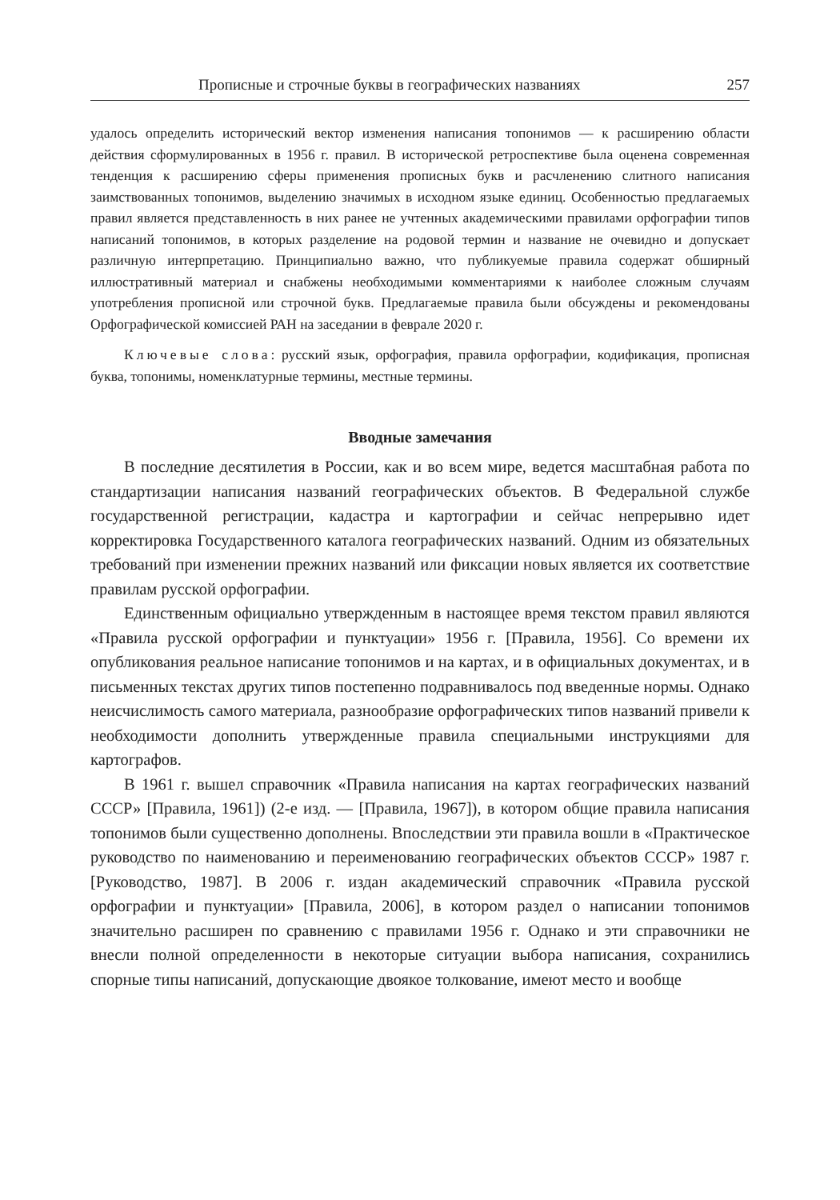Прописные и строчные буквы в географических названиях 257
удалось определить исторический вектор изменения написания топонимов — к расширению области действия сформулированных в 1956 г. правил. В исторической ретроспективе была оценена современная тенденция к расширению сферы применения прописных букв и расчленению слитного написания заимствованных топонимов, выделению значимых в исходном языке единиц. Особенностью предлагаемых правил является представленность в них ранее не учтенных академическими правилами орфографии типов написаний топонимов, в которых разделение на родовой термин и название не очевидно и допускает различную интерпретацию. Принципиально важно, что публикуемые правила содержат обширный иллюстративный материал и снабжены необходимыми комментариями к наиболее сложным случаям употребления прописной или строчной букв. Предлагаемые правила были обсуждены и рекомендованы Орфографической комиссией РАН на заседании в феврале 2020 г.
Ключевые слова: русский язык, орфография, правила орфографии, кодификация, прописная буква, топонимы, номенклатурные термины, местные термины.
Вводные замечания
В последние десятилетия в России, как и во всем мире, ведется масштабная работа по стандартизации написания названий географических объектов. В Федеральной службе государственной регистрации, кадастра и картографии и сейчас непрерывно идет корректировка Государственного каталога географических названий. Одним из обязательных требований при изменении прежних названий или фиксации новых является их соответствие правилам русской орфографии.
Единственным официально утвержденным в настоящее время текстом правил являются «Правила русской орфографии и пунктуации» 1956 г. [Правила, 1956]. Со времени их опубликования реальное написание топонимов и на картах, и в официальных документах, и в письменных текстах других типов постепенно подравнивалось под введенные нормы. Однако неисчислимость самого материала, разнообразие орфографических типов названий привели к необходимости дополнить утвержденные правила специальными инструкциями для картографов.
В 1961 г. вышел справочник «Правила написания на картах географических названий СССР» [Правила, 1961]) (2-е изд. — [Правила, 1967]), в котором общие правила написания топонимов были существенно дополнены. Впоследствии эти правила вошли в «Практическое руководство по наименованию и переименованию географических объектов СССР» 1987 г. [Руководство, 1987]. В 2006 г. издан академический справочник «Правила русской орфографии и пунктуации» [Правила, 2006], в котором раздел о написании топонимов значительно расширен по сравнению с правилами 1956 г. Однако и эти справочники не внесли полной определенности в некоторые ситуации выбора написания, сохранились спорные типы написаний, допускающие двоякое толкование, имеют место и вообще